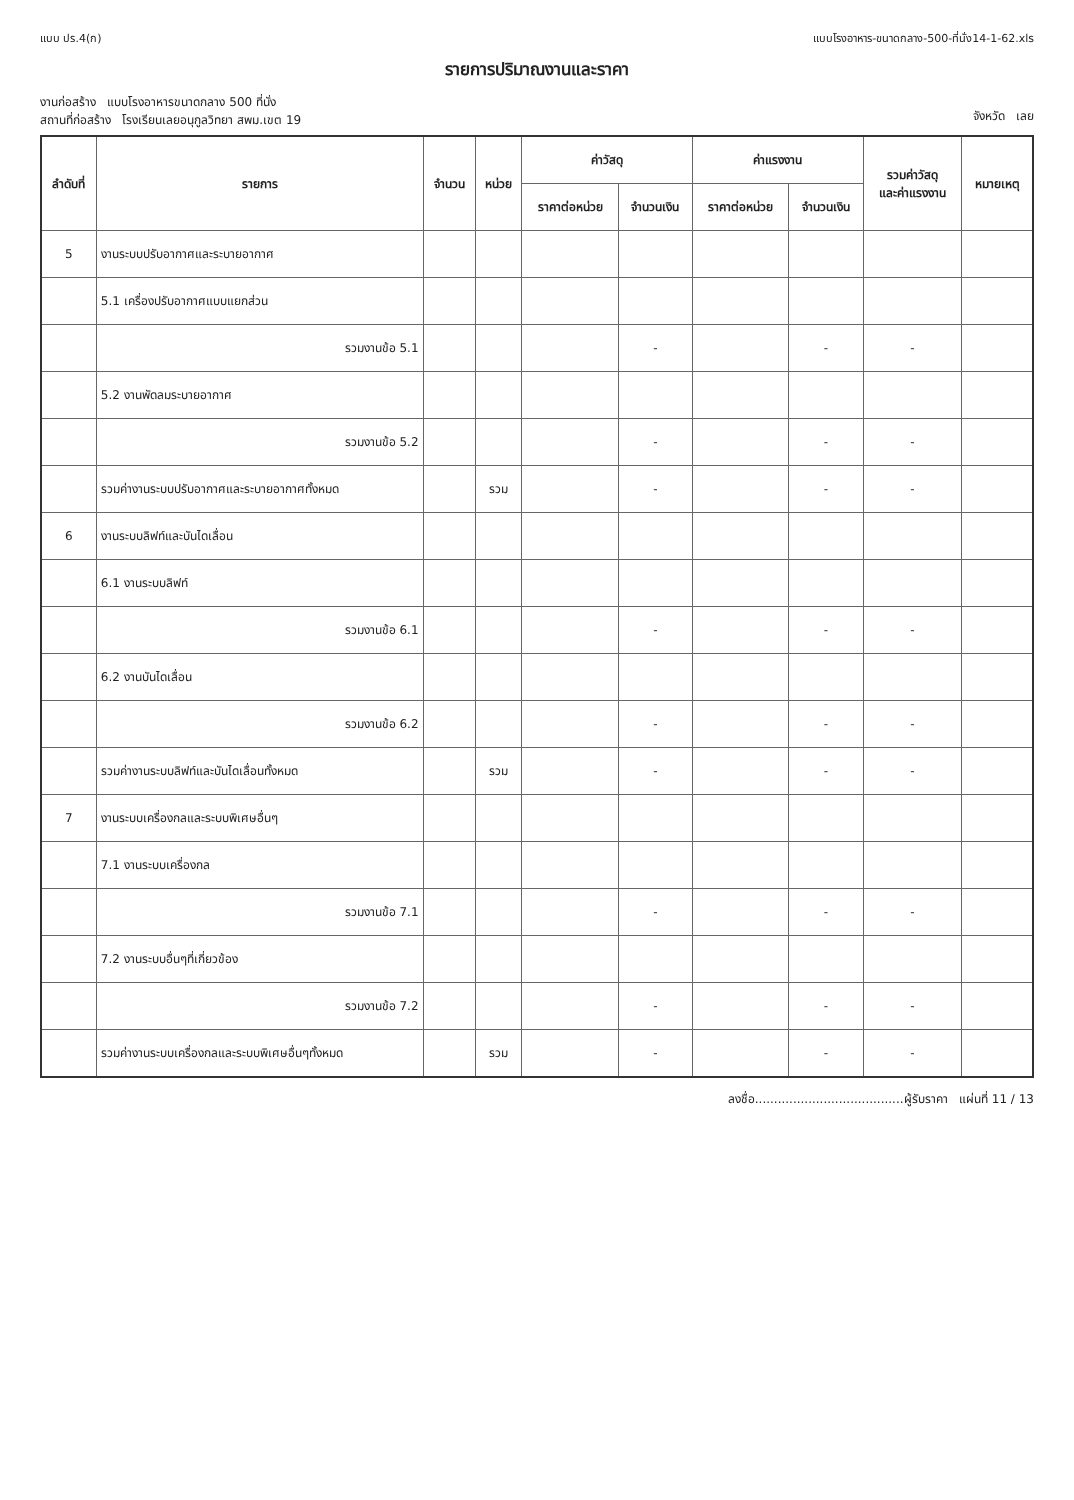แบบ ปร.4(ก) แบบโรงอาหาร-ขนาดกลาง-500-ที่นั่ง14-1-62.xls
รายการปริมาณงานและราคา
งานก่อสร้าง แบบโรงอาหารขนาดกลาง 500 ที่นั่ง
สถานที่ก่อสร้าง โรงเรียนเลยอนุกูลวิทยา สพม.เขต 19
จังหวัด เลย
| ลำดับที่ | รายการ | จำนวน | หน่วย | ค่าวัสดุ | | ค่าแรงงาน | | รวมค่าวัสดุ และค่าแรงงาน | หมายเหตุ |
| --- | --- | --- | --- | --- | --- | --- | --- | --- | --- |
| | | | | ราคาต่อหน่วย | จำนวนเงิน | ราคาต่อหน่วย | จำนวนเงิน | | |
| 5 | งานระบบปรับอากาศและระบายอากาศ | | | | | | | | |
| | 5.1 เครื่องปรับอากาศแบบแยกส่วน | | | | | | | | |
| | รวมงานข้อ 5.1 | | | | - | | - | - | |
| | 5.2 งานพัดลมระบายอากาศ | | | | | | | | |
| | รวมงานข้อ 5.2 | | | | - | | - | - | |
| | รวมค่างานระบบปรับอากาศและระบายอากาศทั้งหมด | | รวม | | - | | - | - | |
| 6 | งานระบบลิฟท์และบันไดเลื่อน | | | | | | | | |
| | 6.1 งานระบบลิฟท์ | | | | | | | | |
| | รวมงานข้อ 6.1 | | | | - | | - | - | |
| | 6.2 งานบันไดเลื่อน | | | | | | | | |
| | รวมงานข้อ 6.2 | | | | - | | - | - | |
| | รวมค่างานระบบลิฟท์และบันไดเลื่อนทั้งหมด | | รวม | | - | | - | - | |
| 7 | งานระบบเครื่องกลและระบบพิเศษอื่นๆ | | | | | | | | |
| | 7.1 งานระบบเครื่องกล | | | | | | | | |
| | รวมงานข้อ 7.1 | | | | - | | - | - | |
| | 7.2 งานระบบอื่นๆที่เกี่ยวข้อง | | | | | | | | |
| | รวมงานข้อ 7.2 | | | | - | | - | - | |
| | รวมค่างานระบบเครื่องกลและระบบพิเศษอื่นๆทั้งหมด | | รวม | | - | | - | - | |
ลงชื่อ.......................................ผู้รับราคา แผ่นที่ 11 / 13